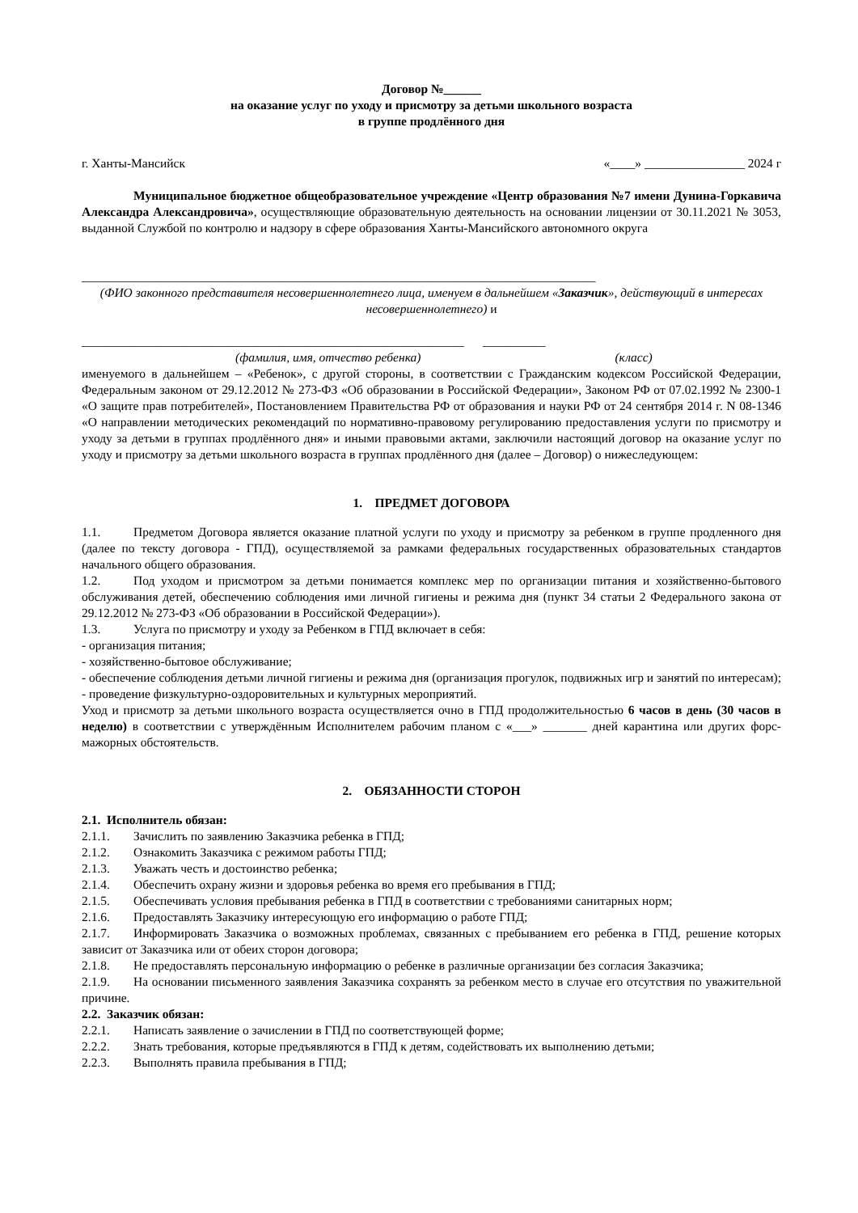Договор №______
на оказание услуг по уходу и присмотру за детьми школьного возраста
в группе продлённого дня
г. Ханты-Мансийск «____» ________________ 2024 г
Муниципальное бюджетное общеобразовательное учреждение «Центр образования №7 имени Дунина-Горкавича Александра Александровича», осуществляющие образовательную деятельность на основании лицензии от 30.11.2021 № 3053, выданной Службой по контролю и надзору в сфере образования Ханты-Мансийского автономного округа
__________________________________________________________________________________
(ФИО законного представителя несовершеннолетнего лица, именуем в дальнейшем «Заказчик», действующий в интересах несовершеннолетнего) и
_____________________________________________________________ __________
(фамилия, имя, отчество ребенка) (класс)
именуемого в дальнейшем – «Ребенок», с другой стороны, в соответствии с Гражданским кодексом Российской Федерации, Федеральным законом от 29.12.2012 № 273-ФЗ «Об образовании в Российской Федерации», Законом РФ от 07.02.1992 № 2300-1 «О защите прав потребителей», Постановлением Правительства РФ от образования и науки РФ от 24 сентября 2014 г. N 08-1346 «О направлении методических рекомендаций по нормативно-правовому регулированию предоставления услуги по присмотру и уходу за детьми в группах продлённого дня» и иными правовыми актами, заключили настоящий договор на оказание услуг по уходу и присмотру за детьми школьного возраста в группах продлённого дня (далее – Договор) о нижеследующем:
1. ПРЕДМЕТ ДОГОВОРА
1.1. Предметом Договора является оказание платной услуги по уходу и присмотру за ребенком в группе продленного дня (далее по тексту договора - ГПД), осуществляемой за рамками федеральных государственных образовательных стандартов начального общего образования.
1.2. Под уходом и присмотром за детьми понимается комплекс мер по организации питания и хозяйственно-бытового обслуживания детей, обеспечению соблюдения ими личной гигиены и режима дня (пункт 34 статьи 2 Федерального закона от 29.12.2012 № 273-ФЗ «Об образовании в Российской Федерации»).
1.3. Услуга по присмотру и уходу за Ребенком в ГПД включает в себя:
- организация питания;
- хозяйственно-бытовое обслуживание;
- обеспечение соблюдения детьми личной гигиены и режима дня (организация прогулок, подвижных игр и занятий по интересам);
- проведение физкультурно-оздоровительных и культурных мероприятий.
Уход и присмотр за детьми школьного возраста осуществляется очно в ГПД продолжительностью 6 часов в день (30 часов в неделю) в соответствии с утверждённым Исполнителем рабочим планом с «___» _______ дней карантина или других форс-мажорных обстоятельств.
2. ОБЯЗАННОСТИ СТОРОН
2.1. Исполнитель обязан:
2.1.1. Зачислить по заявлению Заказчика ребенка в ГПД;
2.1.2. Ознакомить Заказчика с режимом работы ГПД;
2.1.3. Уважать честь и достоинство ребенка;
2.1.4. Обеспечить охрану жизни и здоровья ребенка во время его пребывания в ГПД;
2.1.5. Обеспечивать условия пребывания ребенка в ГПД в соответствии с требованиями санитарных норм;
2.1.6. Предоставлять Заказчику интересующую его информацию о работе ГПД;
2.1.7. Информировать Заказчика о возможных проблемах, связанных с пребыванием его ребенка в ГПД, решение которых зависит от Заказчика или от обеих сторон договора;
2.1.8. Не предоставлять персональную информацию о ребенке в различные организации без согласия Заказчика;
2.1.9. На основании письменного заявления Заказчика сохранять за ребенком место в случае его отсутствия по уважительной причине.
2.2. Заказчик обязан:
2.2.1. Написать заявление о зачислении в ГПД по соответствующей форме;
2.2.2. Знать требования, которые предъявляются в ГПД к детям, содействовать их выполнению детьми;
2.2.3. Выполнять правила пребывания в ГПД;